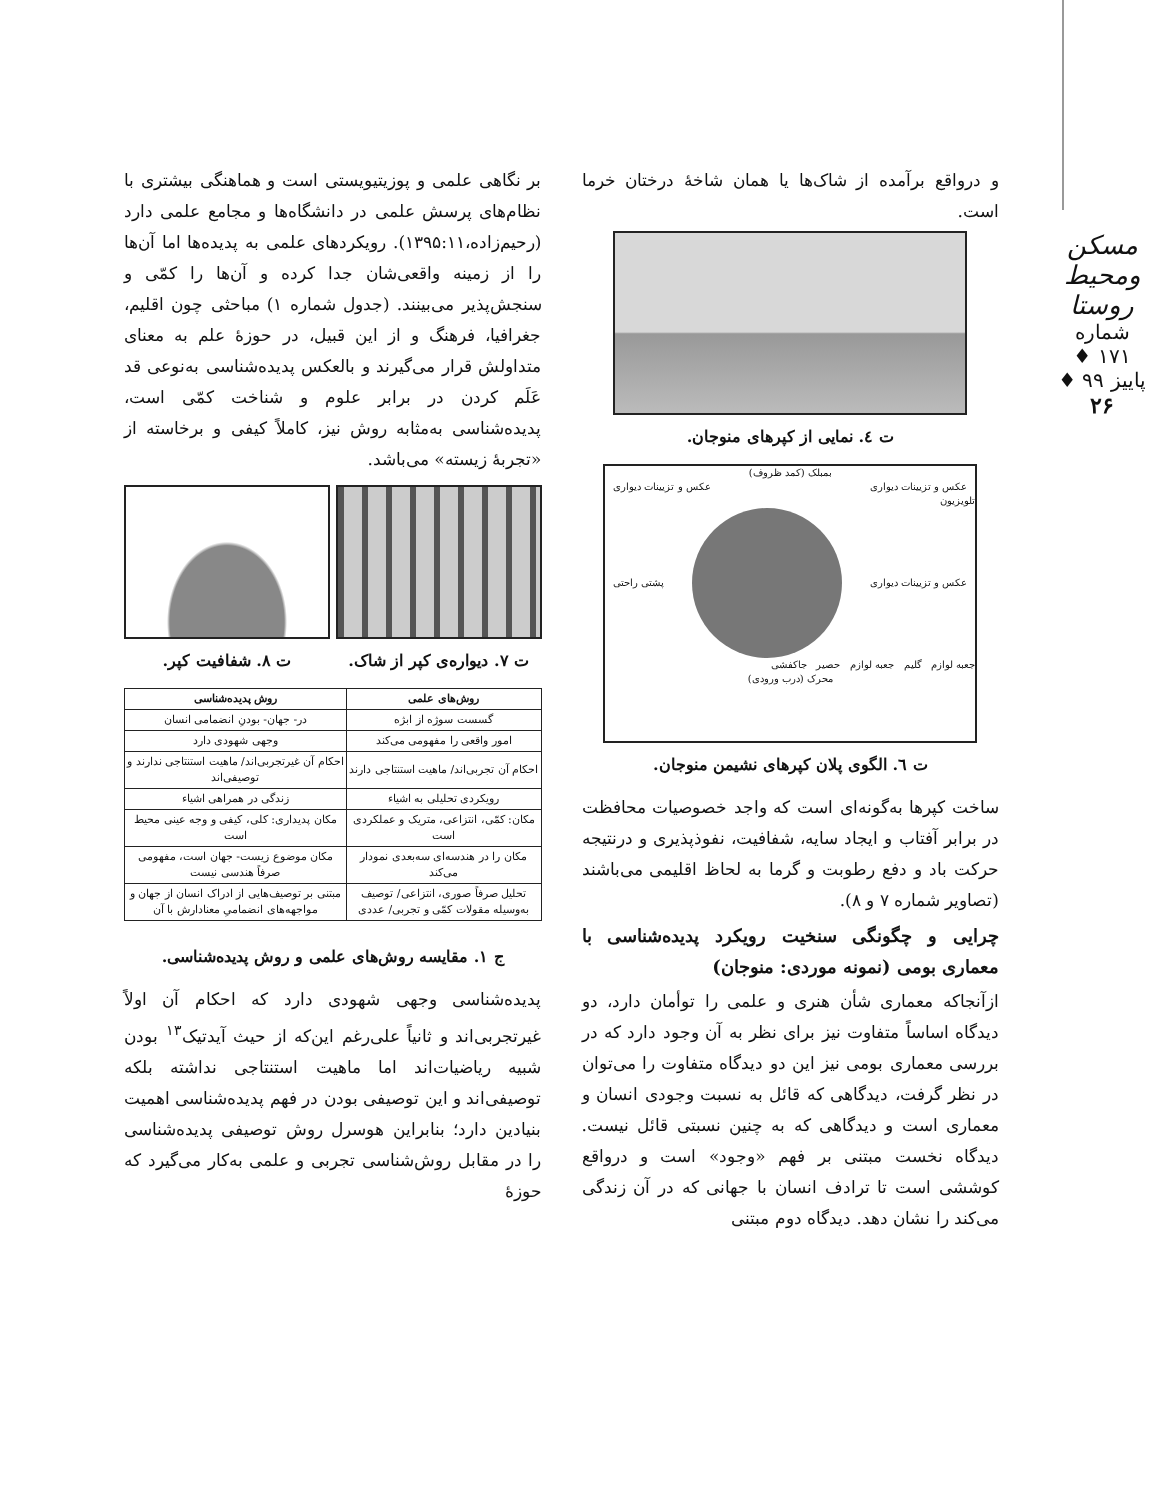مسکن ومحیط روستا
شماره ۱۷۱ ♦ پاییز ۹۹ ♦
۲۶
و درواقع برآمده از شاک‌ها یا همان شاخهٔ درختان خرما است.
ت ٤. نمایی از کپرهای منوجان.
بمبلک (کمد ظروف)
عکس و تزیینات دیواری عکس و تزیینات دیواری
تلویزیون
عکس و تزیینات دیواری پشتی راحتی
جعبه لوازم گلیم جعبه لوازم حصیر جاکفشی
محرک (درب ورودی)
ت ٦. الگوی پلان کپرهای نشیمن منوجان.
ساخت کپرها به‌گونه‌ای است که واجد خصوصیات محافظت در برابر آفتاب و ایجاد سایه، شفافیت، نفوذپذیری و درنتیجه حرکت باد و دفع رطوبت و گرما به لحاظ اقلیمی می‌باشند (تصاویر شماره ۷ و ۸).
چرایی و چگونگی سنخیت رویکرد پدیده‌شناسی با معماری بومی (نمونه موردی: منوجان)
ازآنجاکه معماری شأن هنری و علمی را توأمان دارد، دو دیدگاه اساساً متفاوت نیز برای نظر به آن وجود دارد که در بررسی معماری بومی نیز این دو دیدگاه متفاوت را می‌توان در نظر گرفت، دیدگاهی که قائل به نسبت وجودی انسان و معماری است و دیدگاهی که به چنین نسبتی قائل نیست. دیدگاه نخست مبتنی بر فهم «وجود» است و درواقع کوششی است تا ترادف انسان با جهانی که در آن زندگی می‌کند را نشان دهد. دیدگاه دوم مبتنی
بر نگاهی علمی و پوزیتیویستی است و هماهنگی بیشتری با نظام‌های پرسش علمی در دانشگاه‌ها و مجامع علمی دارد (رحیم‌زاده،۱۳۹۵:۱۱). رویکردهای علمی به پدیده‌ها اما آن‌ها را از زمینه واقعی‌شان جدا کرده و آن‌ها را کمّی و سنجش‌پذیر می‌بینند. (جدول شماره ۱) مباحثی چون اقلیم، جغرافیا، فرهنگ و از این قبیل، در حوزهٔ علم به معنای متداولش قرار می‌گیرند و بالعکس پدیده‌شناسی به‌نوعی قد عَلَم کردن در برابر علوم و شناخت کمّی است، پدیده‌شناسی به‌مثابه روش نیز، کاملاً کیفی و برخاسته از «تجربهٔ زیسته» می‌باشد.
ت ۷. دیواره‌ی کپر از شاک. ت ۸. شفافیت کپر.
| روش‌های علمی | روش پدیده‌شناسی |
| --- | --- |
| گسست سوژه از ابژه | در- جهان- بودنِ انضمامی انسان |
| امور واقعی را مفهومی می‌کند | وجهی شهودی دارد |
| احکام آن تجربی‌اند/ ماهیت استنتاجی دارند | احکام آن غیرتجربی‌اند/ ماهیت استنتاجی ندارند و توصیفی‌اند |
| رویکردی تحلیلی به اشیاء | زندگی در همراهی اشیاء |
| مکان: کمّی، انتزاعی، متریک و عملکردی است | مکان پدیداری: کلی، کیفی و وجه عینی محیط است |
| مکان را در هندسه‌ای سه‌بعدی نمودار می‌کند | مکان موضوع زیست- جهان است، مفهومی صرفاً هندسی نیست |
| تحلیل صرفاً صوری، انتزاعی/ توصیف به‌وسیله مقولات کمّی و تجربی/ عددی | مبتنی بر توصیف‌هایی از ادراک انسان از جهان و مواجهه‌های انضمامیِ معنادارش با آن |
ج ۱. مقایسه روش‌های علمی و روش پدیده‌شناسی.
پدیده‌شناسی وجهی شهودی دارد که احکام آن اولاً غیرتجربی‌اند و ثانیاً علی‌رغم این‌که از حیث آیدتیک<sup>۱۳</sup> بودن شبیه ریاضیات‌اند اما ماهیت استنتاجی نداشته بلکه توصیفی‌اند و این توصیفی بودن در فهم پدیده‌شناسی اهمیت بنیادین دارد؛ بنابراین هوسرل روش توصیفی پدیده‌شناسی را در مقابل روش‌شناسی تجربی و علمی به‌کار می‌گیرد که حوزهٔ